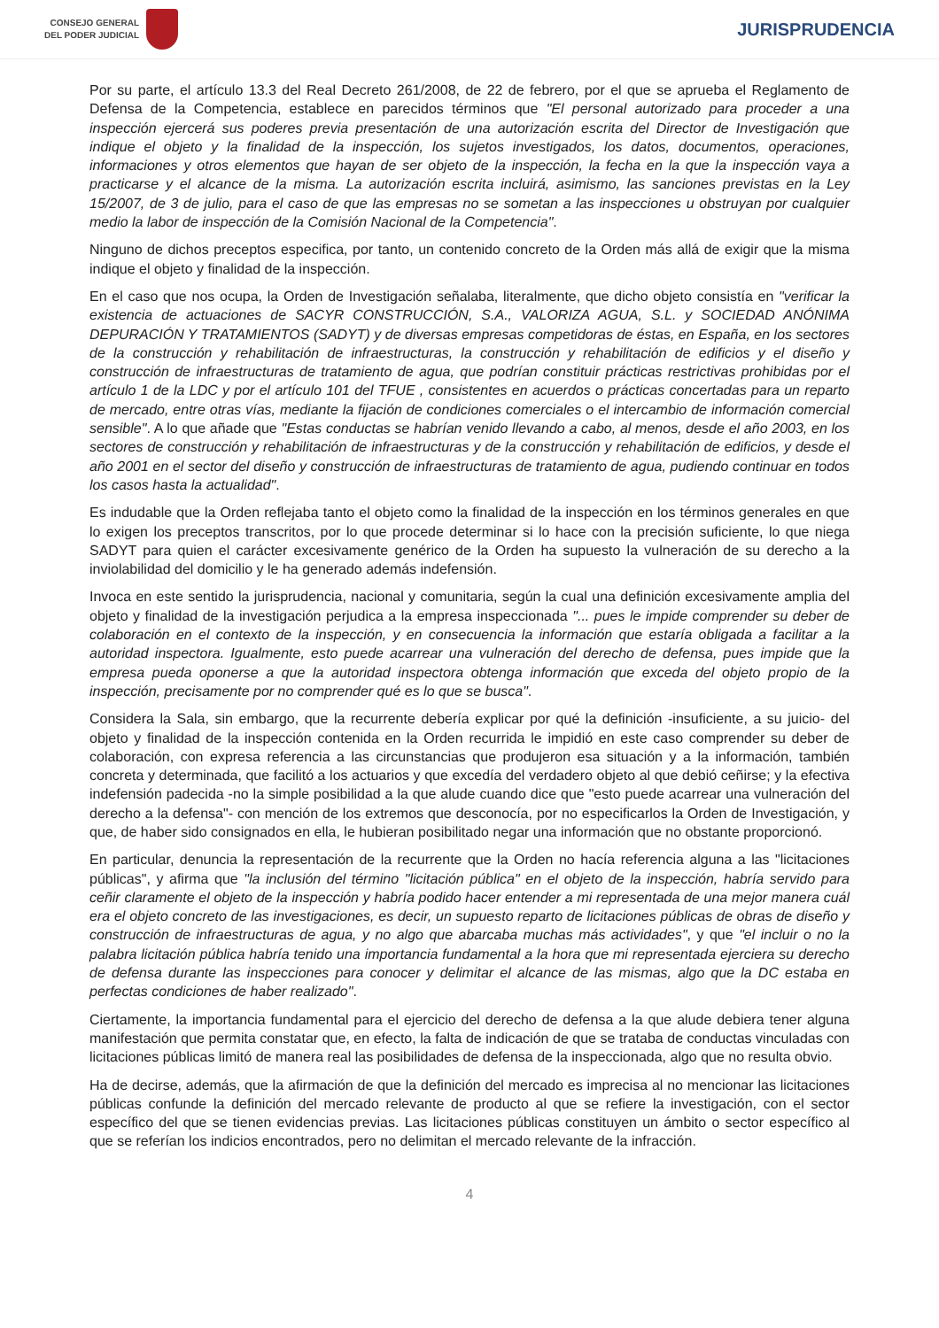CONSEJO GENERAL
DEL PODER JUDICIAL
JURISPRUDENCIA
Por su parte, el artículo 13.3 del Real Decreto 261/2008, de 22 de febrero, por el que se aprueba el Reglamento de Defensa de la Competencia, establece en parecidos términos que "El personal autorizado para proceder a una inspección ejercerá sus poderes previa presentación de una autorización escrita del Director de Investigación que indique el objeto y la finalidad de la inspección, los sujetos investigados, los datos, documentos, operaciones, informaciones y otros elementos que hayan de ser objeto de la inspección, la fecha en la que la inspección vaya a practicarse y el alcance de la misma. La autorización escrita incluirá, asimismo, las sanciones previstas en la Ley 15/2007, de 3 de julio, para el caso de que las empresas no se sometan a las inspecciones u obstruyan por cualquier medio la labor de inspección de la Comisión Nacional de la Competencia".
Ninguno de dichos preceptos especifica, por tanto, un contenido concreto de la Orden más allá de exigir que la misma indique el objeto y finalidad de la inspección.
En el caso que nos ocupa, la Orden de Investigación señalaba, literalmente, que dicho objeto consistía en "verificar la existencia de actuaciones de SACYR CONSTRUCCIÓN, S.A., VALORIZA AGUA, S.L. y SOCIEDAD ANÓNIMA DEPURACIÓN Y TRATAMIENTOS (SADYT) y de diversas empresas competidoras de éstas, en España, en los sectores de la construcción y rehabilitación de infraestructuras, la construcción y rehabilitación de edificios y el diseño y construcción de infraestructuras de tratamiento de agua, que podrían constituir prácticas restrictivas prohibidas por el artículo 1 de la LDC y por el artículo 101 del TFUE , consistentes en acuerdos o prácticas concertadas para un reparto de mercado, entre otras vías, mediante la fijación de condiciones comerciales o el intercambio de información comercial sensible". A lo que añade que "Estas conductas se habrían venido llevando a cabo, al menos, desde el año 2003, en los sectores de construcción y rehabilitación de infraestructuras y de la construcción y rehabilitación de edificios, y desde el año 2001 en el sector del diseño y construcción de infraestructuras de tratamiento de agua, pudiendo continuar en todos los casos hasta la actualidad".
Es indudable que la Orden reflejaba tanto el objeto como la finalidad de la inspección en los términos generales en que lo exigen los preceptos transcritos, por lo que procede determinar si lo hace con la precisión suficiente, lo que niega SADYT para quien el carácter excesivamente genérico de la Orden ha supuesto la vulneración de su derecho a la inviolabilidad del domicilio y le ha generado además indefensión.
Invoca en este sentido la jurisprudencia, nacional y comunitaria, según la cual una definición excesivamente amplia del objeto y finalidad de la investigación perjudica a la empresa inspeccionada "... pues le impide comprender su deber de colaboración en el contexto de la inspección, y en consecuencia la información que estaría obligada a facilitar a la autoridad inspectora. Igualmente, esto puede acarrear una vulneración del derecho de defensa, pues impide que la empresa pueda oponerse a que la autoridad inspectora obtenga información que exceda del objeto propio de la inspección, precisamente por no comprender qué es lo que se busca".
Considera la Sala, sin embargo, que la recurrente debería explicar por qué la definición -insuficiente, a su juicio- del objeto y finalidad de la inspección contenida en la Orden recurrida le impidió en este caso comprender su deber de colaboración, con expresa referencia a las circunstancias que produjeron esa situación y a la información, también concreta y determinada, que facilitó a los actuarios y que excedía del verdadero objeto al que debió ceñirse; y la efectiva indefensión padecida -no la simple posibilidad a la que alude cuando dice que "esto puede acarrear una vulneración del derecho a la defensa"- con mención de los extremos que desconocía, por no especificarlos la Orden de Investigación, y que, de haber sido consignados en ella, le hubieran posibilitado negar una información que no obstante proporcionó.
En particular, denuncia la representación de la recurrente que la Orden no hacía referencia alguna a las "licitaciones públicas", y afirma que "la inclusión del término "licitación pública" en el objeto de la inspección, habría servido para ceñir claramente el objeto de la inspección y habría podido hacer entender a mi representada de una mejor manera cuál era el objeto concreto de las investigaciones, es decir, un supuesto reparto de licitaciones públicas de obras de diseño y construcción de infraestructuras de agua, y no algo que abarcaba muchas más actividades", y que "el incluir o no la palabra licitación pública habría tenido una importancia fundamental a la hora que mi representada ejerciera su derecho de defensa durante las inspecciones para conocer y delimitar el alcance de las mismas, algo que la DC estaba en perfectas condiciones de haber realizado".
Ciertamente, la importancia fundamental para el ejercicio del derecho de defensa a la que alude debiera tener alguna manifestación que permita constatar que, en efecto, la falta de indicación de que se trataba de conductas vinculadas con licitaciones públicas limitó de manera real las posibilidades de defensa de la inspeccionada, algo que no resulta obvio.
Ha de decirse, además, que la afirmación de que la definición del mercado es imprecisa al no mencionar las licitaciones públicas confunde la definición del mercado relevante de producto al que se refiere la investigación, con el sector específico del que se tienen evidencias previas. Las licitaciones públicas constituyen un ámbito o sector específico al que se referían los indicios encontrados, pero no delimitan el mercado relevante de la infracción.
4